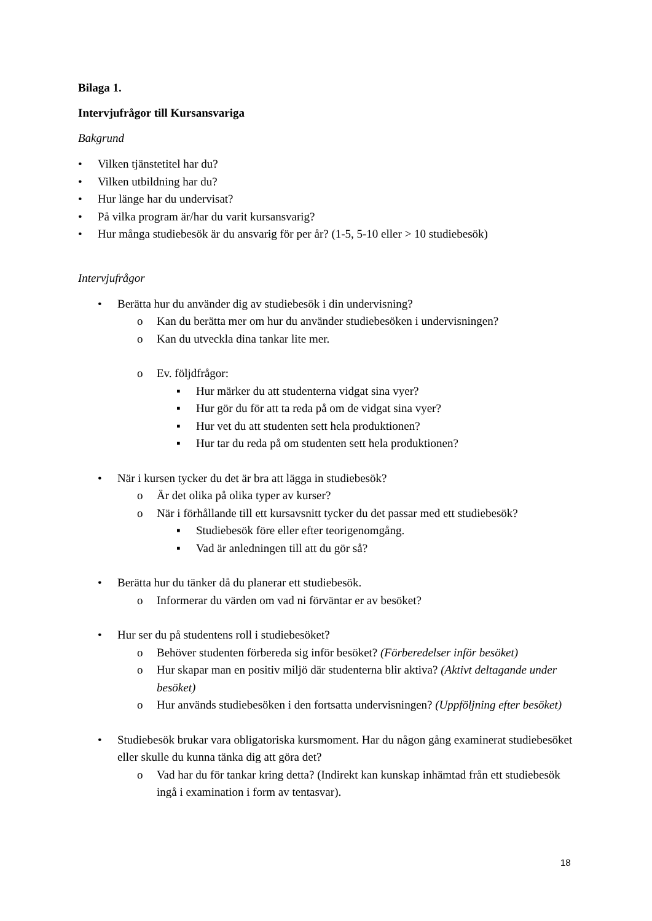Bilaga 1.
Intervjufrågor till Kursansvariga
Bakgrund
• Vilken tjänstetitel har du?
• Vilken utbildning har du?
• Hur länge har du undervisat?
• På vilka program är/har du varit kursansvarig?
• Hur många studiebesök är du ansvarig för per år? (1-5, 5-10 eller > 10 studiebesök)
Intervjufrågor
• Berätta hur du använder dig av studiebesök i din undervisning?
o Kan du berätta mer om hur du använder studiebesöken i undervisningen?
o Kan du utveckla dina tankar lite mer.
o Ev. följdfrågor:
▪ Hur märker du att studenterna vidgat sina vyer?
▪ Hur gör du för att ta reda på om de vidgat sina vyer?
▪ Hur vet du att studenten sett hela produktionen?
▪ Hur tar du reda på om studenten sett hela produktionen?
• När i kursen tycker du det är bra att lägga in studiebesök?
o Är det olika på olika typer av kurser?
o När i förhållande till ett kursavsnitt tycker du det passar med ett studiebesök?
▪ Studiebesök före eller efter teorigenomgång.
▪ Vad är anledningen till att du gör så?
• Berätta hur du tänker då du planerar ett studiebesök.
o Informerar du värden om vad ni förväntar er av besöket?
• Hur ser du på studentens roll i studiebesöket?
o Behöver studenten förbereda sig inför besöket? (Förberedelser inför besöket)
o Hur skapar man en positiv miljö där studenterna blir aktiva? (Aktivt deltagande under besöket)
o Hur används studiebesöken i den fortsatta undervisningen? (Uppföljning efter besöket)
• Studiebesök brukar vara obligatoriska kursmoment. Har du någon gång examinerat studiebesöket eller skulle du kunna tänka dig att göra det?
o Vad har du för tankar kring detta? (Indirekt kan kunskap inhämtad från ett studiebesök ingå i examination i form av tentasvar).
18